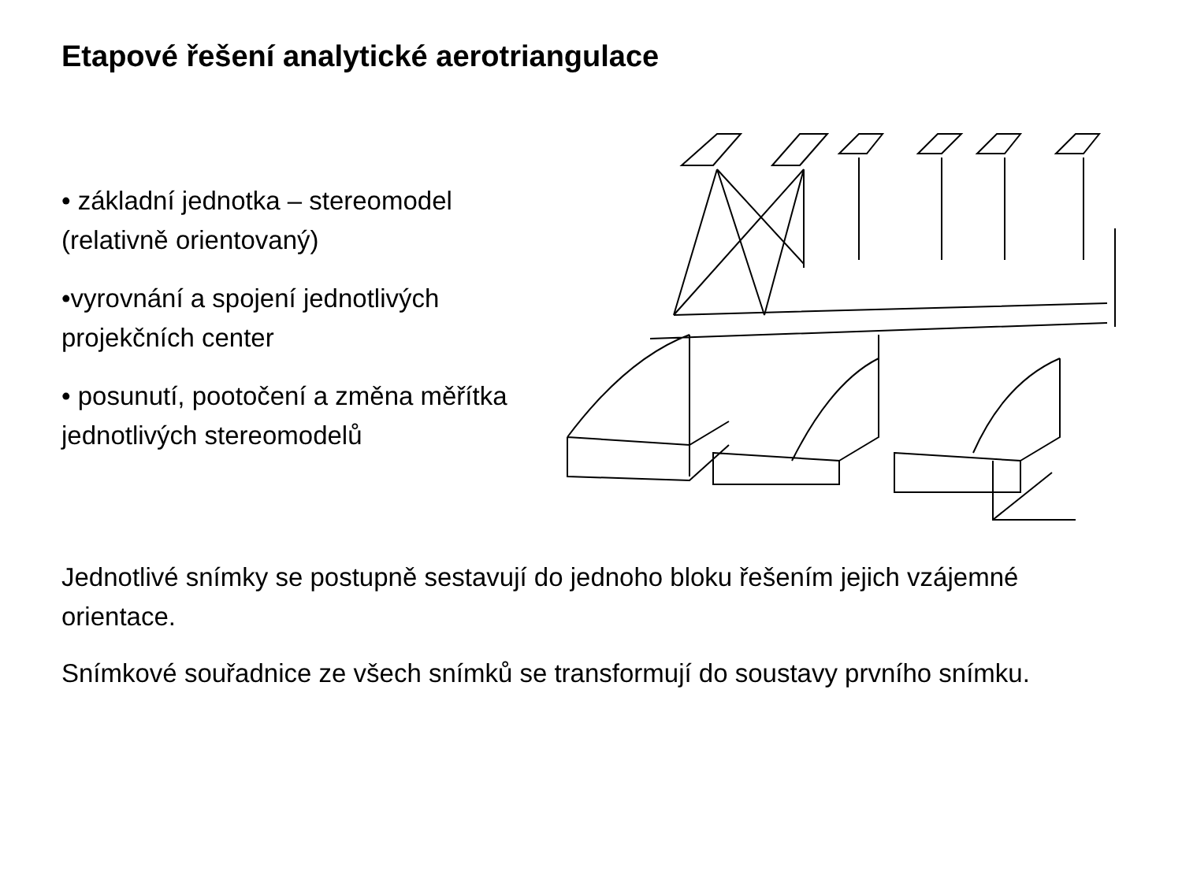Etapové řešení analytické aerotriangulace
• základní jednotka – stereomodel (relativně orientovaný)
•vyrovnání a spojení jednotlivých projekčních center
• posunutí, pootočení a změna měřítka jednotlivých stereomodelů
Jednotlivé snímky se postupně sestavují do jednoho bloku řešením jejich vzájemné orientace.
Snímkové souřadnice ze všech snímků se transformují do soustavy prvního snímku.